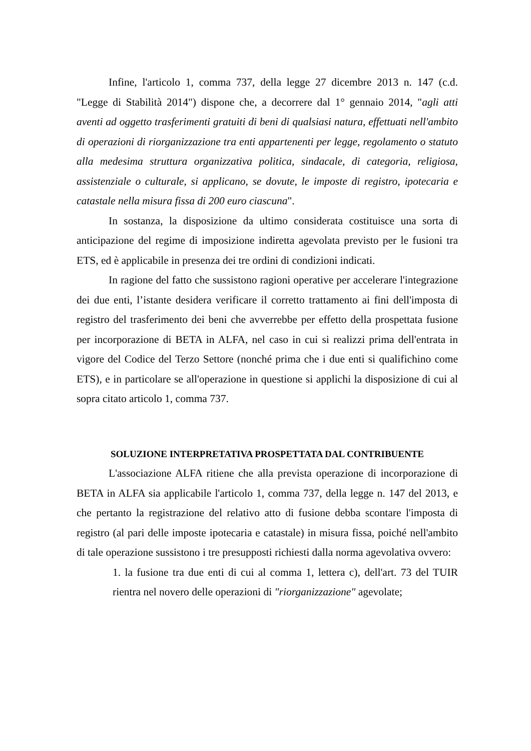Infine, l'articolo 1, comma 737, della legge 27 dicembre 2013 n. 147 (c.d. "Legge di Stabilità 2014") dispone che, a decorrere dal 1° gennaio 2014, "agli atti aventi ad oggetto trasferimenti gratuiti di beni di qualsiasi natura, effettuati nell'ambito di operazioni di riorganizzazione tra enti appartenenti per legge, regolamento o statuto alla medesima struttura organizzativa politica, sindacale, di categoria, religiosa, assistenziale o culturale, si applicano, se dovute, le imposte di registro, ipotecaria e catastale nella misura fissa di 200 euro ciascuna".
In sostanza, la disposizione da ultimo considerata costituisce una sorta di anticipazione del regime di imposizione indiretta agevolata previsto per le fusioni tra ETS, ed è applicabile in presenza dei tre ordini di condizioni indicati.
In ragione del fatto che sussistono ragioni operative per accelerare l'integrazione dei due enti, l’istante desidera verificare il corretto trattamento ai fini dell'imposta di registro del trasferimento dei beni che avverrebbe per effetto della prospettata fusione per incorporazione di BETA in ALFA, nel caso in cui si realizzi prima dell'entrata in vigore del Codice del Terzo Settore (nonché prima che i due enti si qualifichino come ETS), e in particolare se all'operazione in questione si applichi la disposizione di cui al sopra citato articolo 1, comma 737.
SOLUZIONE INTERPRETATIVA PROSPETTATA DAL CONTRIBUENTE
L'associazione ALFA ritiene che alla prevista operazione di incorporazione di BETA in ALFA sia applicabile l'articolo 1, comma 737, della legge n. 147 del 2013, e che pertanto la registrazione del relativo atto di fusione debba scontare l'imposta di registro (al pari delle imposte ipotecaria e catastale) in misura fissa, poiché nell'ambito di tale operazione sussistono i tre presupposti richiesti dalla norma agevolativa ovvero:
1. la fusione tra due enti di cui al comma 1, lettera c), dell'art. 73 del TUIR rientra nel novero delle operazioni di "riorganizzazione" agevolate;